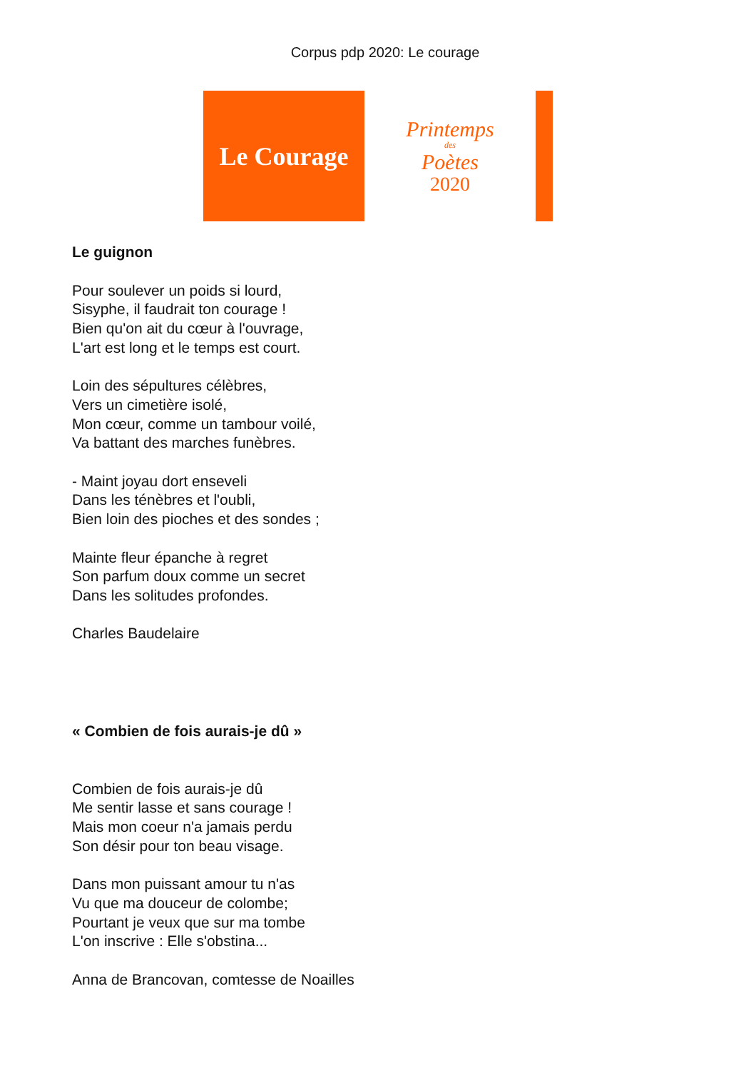Corpus pdp 2020: Le courage
Le Courage
Printemps
des
Poètes
2020
Le guignon
Pour soulever un poids si lourd,
Sisyphe, il faudrait ton courage !
Bien qu'on ait du cœur à l'ouvrage,
L'art est long et le temps est court.
Loin des sépultures célèbres,
Vers un cimetière isolé,
Mon cœur, comme un tambour voilé,
Va battant des marches funèbres.
- Maint joyau dort enseveli
Dans les ténèbres et l'oubli,
Bien loin des pioches et des sondes ;
Mainte fleur épanche à regret
Son parfum doux comme un secret
Dans les solitudes profondes.
Charles Baudelaire
« Combien de fois aurais-je dû »
Combien de fois aurais-je dû
Me sentir lasse et sans courage !
Mais mon coeur n'a jamais perdu
Son désir pour ton beau visage.
Dans mon puissant amour tu n'as
Vu que ma douceur de colombe;
Pourtant je veux que sur ma tombe
L'on inscrive : Elle s'obstina...
Anna de Brancovan, comtesse de Noailles